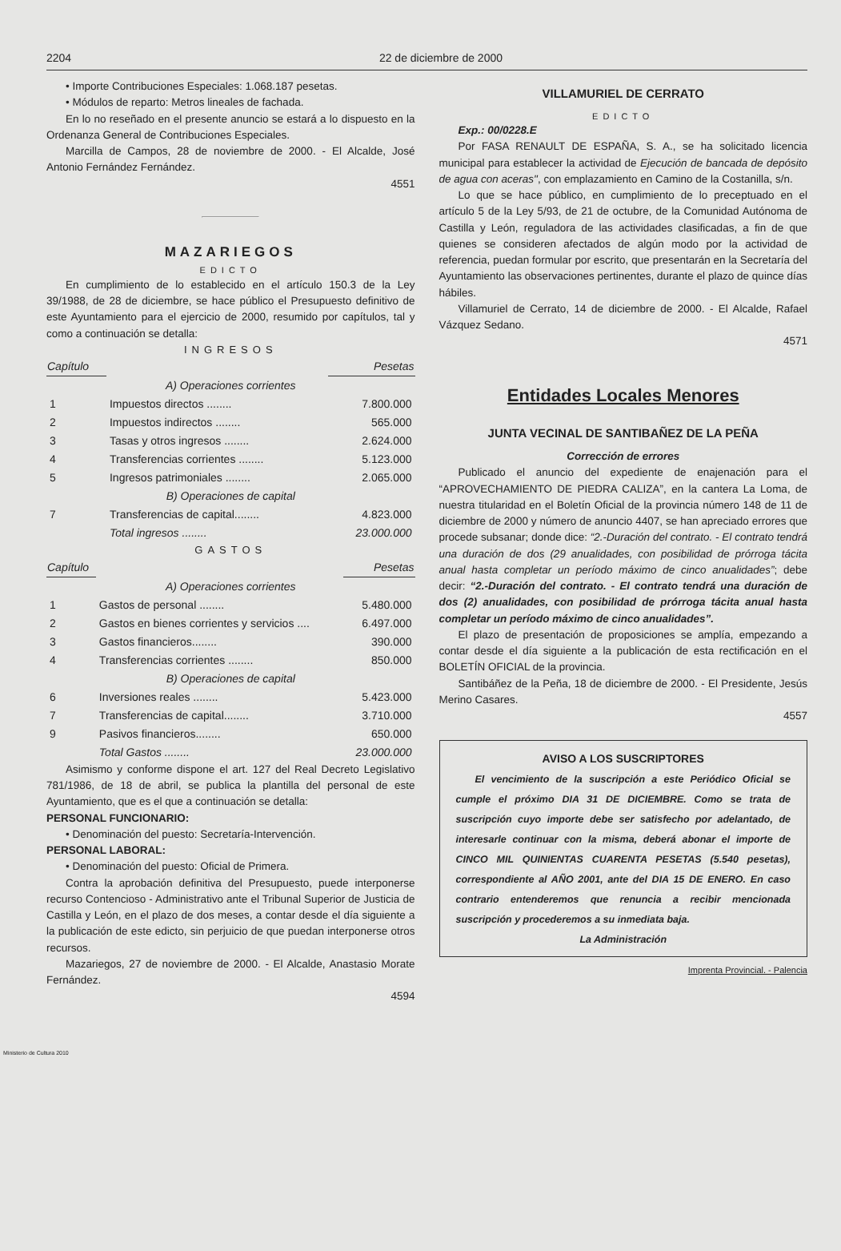2204 22 de diciembre de 2000
• Importe Contribuciones Especiales: 1.068.187 pesetas.
• Módulos de reparto: Metros lineales de fachada.
En lo no reseñado en el presente anuncio se estará a lo dispuesto en la Ordenanza General de Contribuciones Especiales.
Marcilla de Campos, 28 de noviembre de 2000. - El Alcalde, José Antonio Fernández Fernández.
4551
MAZARIEGOS
EDICTO
En cumplimiento de lo establecido en el artículo 150.3 de la Ley 39/1988, de 28 de diciembre, se hace público el Presupuesto definitivo de este Ayuntamiento para el ejercicio de 2000, resumido por capítulos, tal y como a continuación se detalla:
INGRESOS
| Capítulo | | Pesetas |
| --- | --- | --- |
| A) Operaciones corrientes | | |
| 1 | Impuestos directos ........ | 7.800.000 |
| 2 | Impuestos indirectos ........ | 565.000 |
| 3 | Tasas y otros ingresos ........ | 2.624.000 |
| 4 | Transferencias corrientes ........ | 5.123.000 |
| 5 | Ingresos patrimoniales ........ | 2.065.000 |
| B) Operaciones de capital | | |
| 7 | Transferencias de capital........ | 4.823.000 |
| | Total ingresos ........ | 23.000.000 |
GASTOS
| Capítulo | | Pesetas |
| --- | --- | --- |
| A) Operaciones corrientes | | |
| 1 | Gastos de personal ........ | 5.480.000 |
| 2 | Gastos en bienes corrientes y servicios .... | 6.497.000 |
| 3 | Gastos financieros........ | 390.000 |
| 4 | Transferencias corrientes ........ | 850.000 |
| B) Operaciones de capital | | |
| 6 | Inversiones reales ........ | 5.423.000 |
| 7 | Transferencias de capital........ | 3.710.000 |
| 9 | Pasivos financieros........ | 650.000 |
| | Total Gastos ........ | 23.000.000 |
Asimismo y conforme dispone el art. 127 del Real Decreto Legislativo 781/1986, de 18 de abril, se publica la plantilla del personal de este Ayuntamiento, que es el que a continuación se detalla:
PERSONAL FUNCIONARIO:
• Denominación del puesto: Secretaría-Intervención.
PERSONAL LABORAL:
• Denominación del puesto: Oficial de Primera.
Contra la aprobación definitiva del Presupuesto, puede interponerse recurso Contencioso - Administrativo ante el Tribunal Superior de Justicia de Castilla y León, en el plazo de dos meses, a contar desde el día siguiente a la publicación de este edicto, sin perjuicio de que puedan interponerse otros recursos.
Mazariegos, 27 de noviembre de 2000. - El Alcalde, Anastasio Morate Fernández.
4594
VILLAMURIEL DE CERRATO
EDICTO
Exp.: 00/0228.E
Por FASA RENAULT DE ESPAÑA, S. A., se ha solicitado licencia municipal para establecer la actividad de Ejecución de bancada de depósito de agua con aceras", con emplazamiento en Camino de la Costanilla, s/n.
Lo que se hace público, en cumplimiento de lo preceptuado en el artículo 5 de la Ley 5/93, de 21 de octubre, de la Comunidad Autónoma de Castilla y León, reguladora de las actividades clasificadas, a fin de que quienes se consideren afectados de algún modo por la actividad de referencia, puedan formular por escrito, que presentarán en la Secretaría del Ayuntamiento las observaciones pertinentes, durante el plazo de quince días hábiles.
Villamuriel de Cerrato, 14 de diciembre de 2000. - El Alcalde, Rafael Vázquez Sedano.
4571
Entidades Locales Menores
JUNTA VECINAL DE SANTIBAÑEZ DE LA PEÑA
Corrección de errores
Publicado el anuncio del expediente de enajenación para el “APROVECHAMIENTO DE PIEDRA CALIZA”, en la cantera La Loma, de nuestra titularidad en el Boletín Oficial de la provincia número 148 de 11 de diciembre de 2000 y número de anuncio 4407, se han apreciado errores que procede subsanar; donde dice: “2.-Duración del contrato. - El contrato tendrá una duración de dos (29 anualidades, con posibilidad de prórroga tácita anual hasta completar un período máximo de cinco anualidades”; debe decir: “2.-Duración del contrato. - El contrato tendrá una duración de dos (2) anualidades, con posibilidad de prórroga tácita anual hasta completar un período máximo de cinco anualidades”.
El plazo de presentación de proposiciones se amplía, empezando a contar desde el día siguiente a la publicación de esta rectificación en el BOLETÍN OFICIAL de la provincia.
Santibáñez de la Peña, 18 de diciembre de 2000. - El Presidente, Jesús Merino Casares.
4557
AVISO A LOS SUSCRIPTORES
El vencimiento de la suscripción a este Periódico Oficial se cumple el próximo DIA 31 DE DICIEMBRE. Como se trata de suscripción cuyo importe debe ser satisfecho por adelantado, de interesarle continuar con la misma, deberá abonar el importe de CINCO MIL QUINIENTAS CUARENTA PESETAS (5.540 pesetas), correspondiente al AÑO 2001, ante del DIA 15 DE ENERO. En caso contrario entenderemos que renuncia a recibir mencionada suscripción y procederemos a su inmediata baja.
La Administración
Imprenta Provincial. - Palencia
Ministerio de Cultura 2010